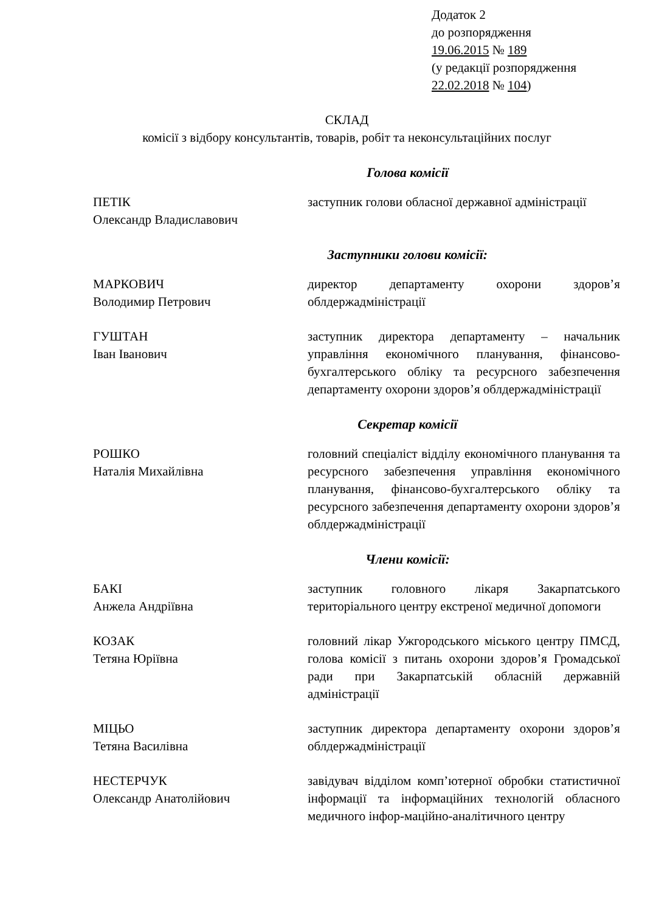Додаток 2
до розпорядження
19.06.2015 № 189
(у редакції розпорядження
22.02.2018 № 104)
СКЛАД
комісії з відбору консультантів, товарів, робіт та неконсультаційних послуг
Голова комісії
ПЕТІК
Олександр Владиславович
заступник голови обласної державної адміністрації
Заступники голови комісії:
МАРКОВИЧ
Володимир Петрович
директор департаменту охорони здоров’я облдержадміністрації
ГУШТАН
Іван Іванович
заступник директора департаменту – начальник управління економічного планування, фінансово-бухгалтерського обліку та ресурсного забезпечення департаменту охорони здоров’я облдержадміністрації
Секретар комісії
РОШКО
Наталія Михайлівна
головний спеціаліст відділу економічного планування та ресурсного забезпечення управління економічного планування, фінансово-бухгалтерського обліку та ресурсного забезпечення департаменту охорони здоров’я облдержадміністрації
Члени комісії:
БАКІ
Анжела Андріївна
заступник головного лікаря Закарпатського територіального центру екстреної медичної допомоги
КОЗАК
Тетяна Юріївна
головний лікар Ужгородського міського центру ПМСД, голова комісії з питань охорони здоров’я Громадської ради при Закарпатській обласній державній адміністрації
МІЦЬО
Тетяна Василівна
заступник директора департаменту охорони здоров’я облдержадміністрації
НЕСТЕРЧУК
Олександр Анатолійович
завідувач відділом комп’ютерної обробки статистичної інформації та інформаційних технологій обласного медичного інфор-маційно-аналітичного центру